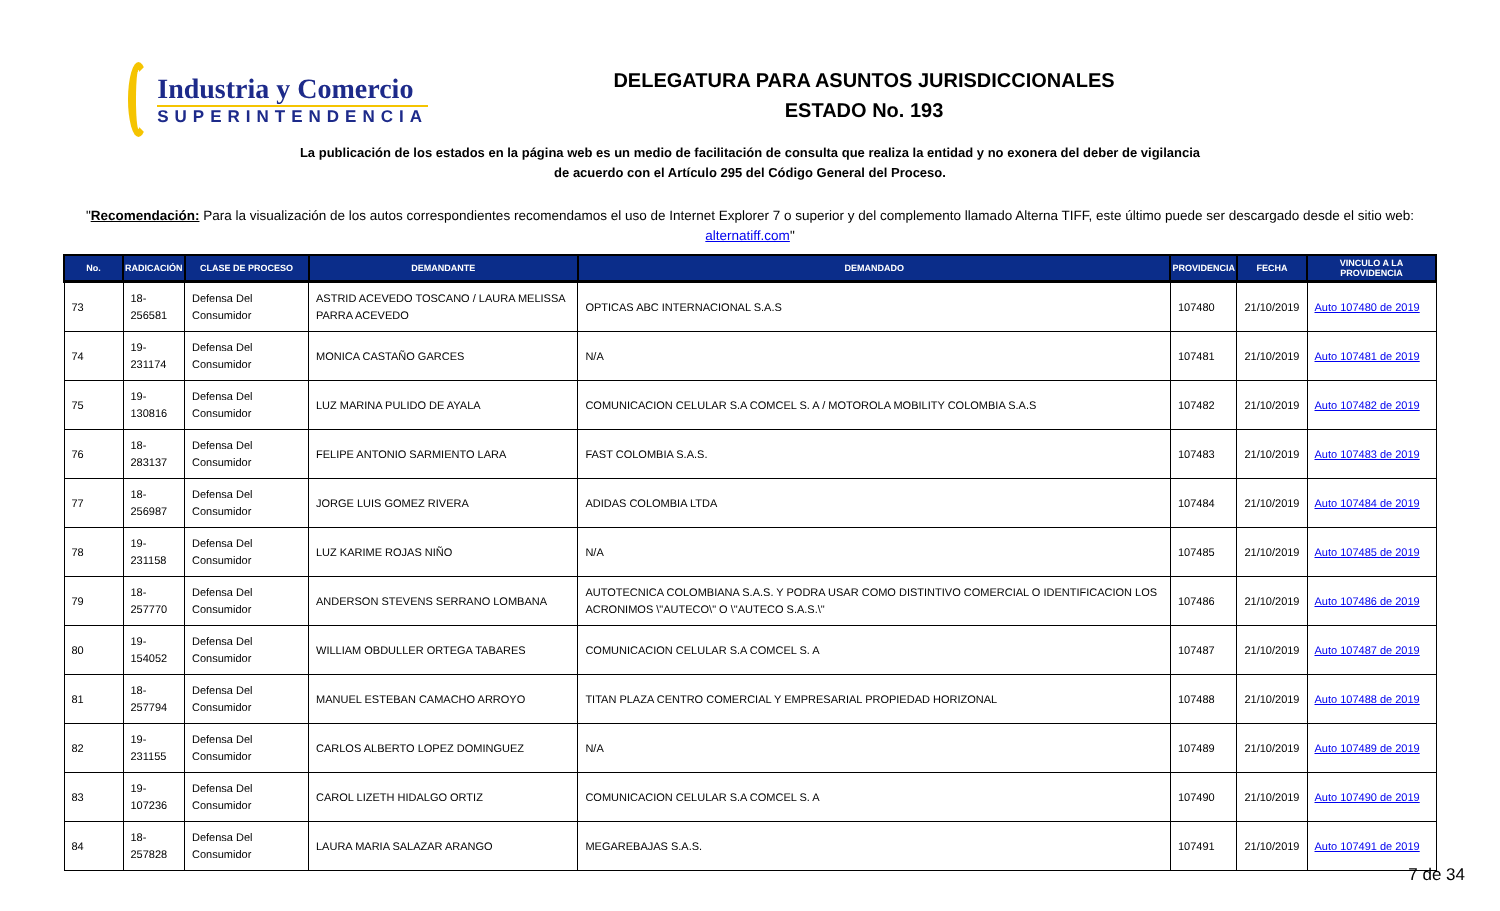Industria y Comercio
SUPERINTENDENCIA
DELEGATURA PARA ASUNTOS JURISDICCIONALES
ESTADO No. 193
La publicación de los estados en la página web es un medio de facilitación de consulta que realiza la entidad y no exonera del deber de vigilancia
de acuerdo con el Artículo 295 del Código General del Proceso.
"Recomendación: Para la visualización de los autos correspondientes recomendamos el uso de Internet Explorer 7 o superior y del complemento llamado Alterna TIFF, este último puede ser descargado desde el sitio web: alternatiff.com"
| No. | RADICACIÓN | CLASE DE PROCESO | DEMANDANTE | DEMANDADO | PROVIDENCIA | FECHA | VINCULO A LA PROVIDENCIA |
| --- | --- | --- | --- | --- | --- | --- | --- |
| 73 | 18-256581 | Defensa Del Consumidor | ASTRID ACEVEDO TOSCANO / LAURA MELISSA PARRA ACEVEDO | OPTICAS ABC INTERNACIONAL S.A.S | 107480 | 21/10/2019 | Auto 107480 de 2019 |
| 74 | 19-231174 | Defensa Del Consumidor | MONICA CASTAÑO GARCES | N/A | 107481 | 21/10/2019 | Auto 107481 de 2019 |
| 75 | 19-130816 | Defensa Del Consumidor | LUZ MARINA PULIDO DE AYALA | COMUNICACION CELULAR S.A COMCEL S. A / MOTOROLA MOBILITY COLOMBIA S.A.S | 107482 | 21/10/2019 | Auto 107482 de 2019 |
| 76 | 18-283137 | Defensa Del Consumidor | FELIPE ANTONIO SARMIENTO LARA | FAST COLOMBIA S.A.S. | 107483 | 21/10/2019 | Auto 107483 de 2019 |
| 77 | 18-256987 | Defensa Del Consumidor | JORGE LUIS GOMEZ RIVERA | ADIDAS COLOMBIA LTDA | 107484 | 21/10/2019 | Auto 107484 de 2019 |
| 78 | 19-231158 | Defensa Del Consumidor | LUZ KARIME ROJAS NIÑO | N/A | 107485 | 21/10/2019 | Auto 107485 de 2019 |
| 79 | 18-257770 | Defensa Del Consumidor | ANDERSON STEVENS SERRANO LOMBANA | AUTOTECNICA COLOMBIANA S.A.S. Y PODRA USAR COMO DISTINTIVO COMERCIAL O IDENTIFICACION LOS ACRONIMOS \"AUTECO\" O \"AUTECO S.A.S.\" | 107486 | 21/10/2019 | Auto 107486 de 2019 |
| 80 | 19-154052 | Defensa Del Consumidor | WILLIAM OBDULLER ORTEGA TABARES | COMUNICACION CELULAR S.A COMCEL S. A | 107487 | 21/10/2019 | Auto 107487 de 2019 |
| 81 | 18-257794 | Defensa Del Consumidor | MANUEL ESTEBAN CAMACHO ARROYO | TITAN PLAZA CENTRO COMERCIAL Y EMPRESARIAL PROPIEDAD HORIZONAL | 107488 | 21/10/2019 | Auto 107488 de 2019 |
| 82 | 19-231155 | Defensa Del Consumidor | CARLOS ALBERTO LOPEZ DOMINGUEZ | N/A | 107489 | 21/10/2019 | Auto 107489 de 2019 |
| 83 | 19-107236 | Defensa Del Consumidor | CAROL LIZETH HIDALGO ORTIZ | COMUNICACION CELULAR S.A COMCEL S. A | 107490 | 21/10/2019 | Auto 107490 de 2019 |
| 84 | 18-257828 | Defensa Del Consumidor | LAURA MARIA SALAZAR ARANGO | MEGAREBAJAS S.A.S. | 107491 | 21/10/2019 | Auto 107491 de 2019 |
7 de 34